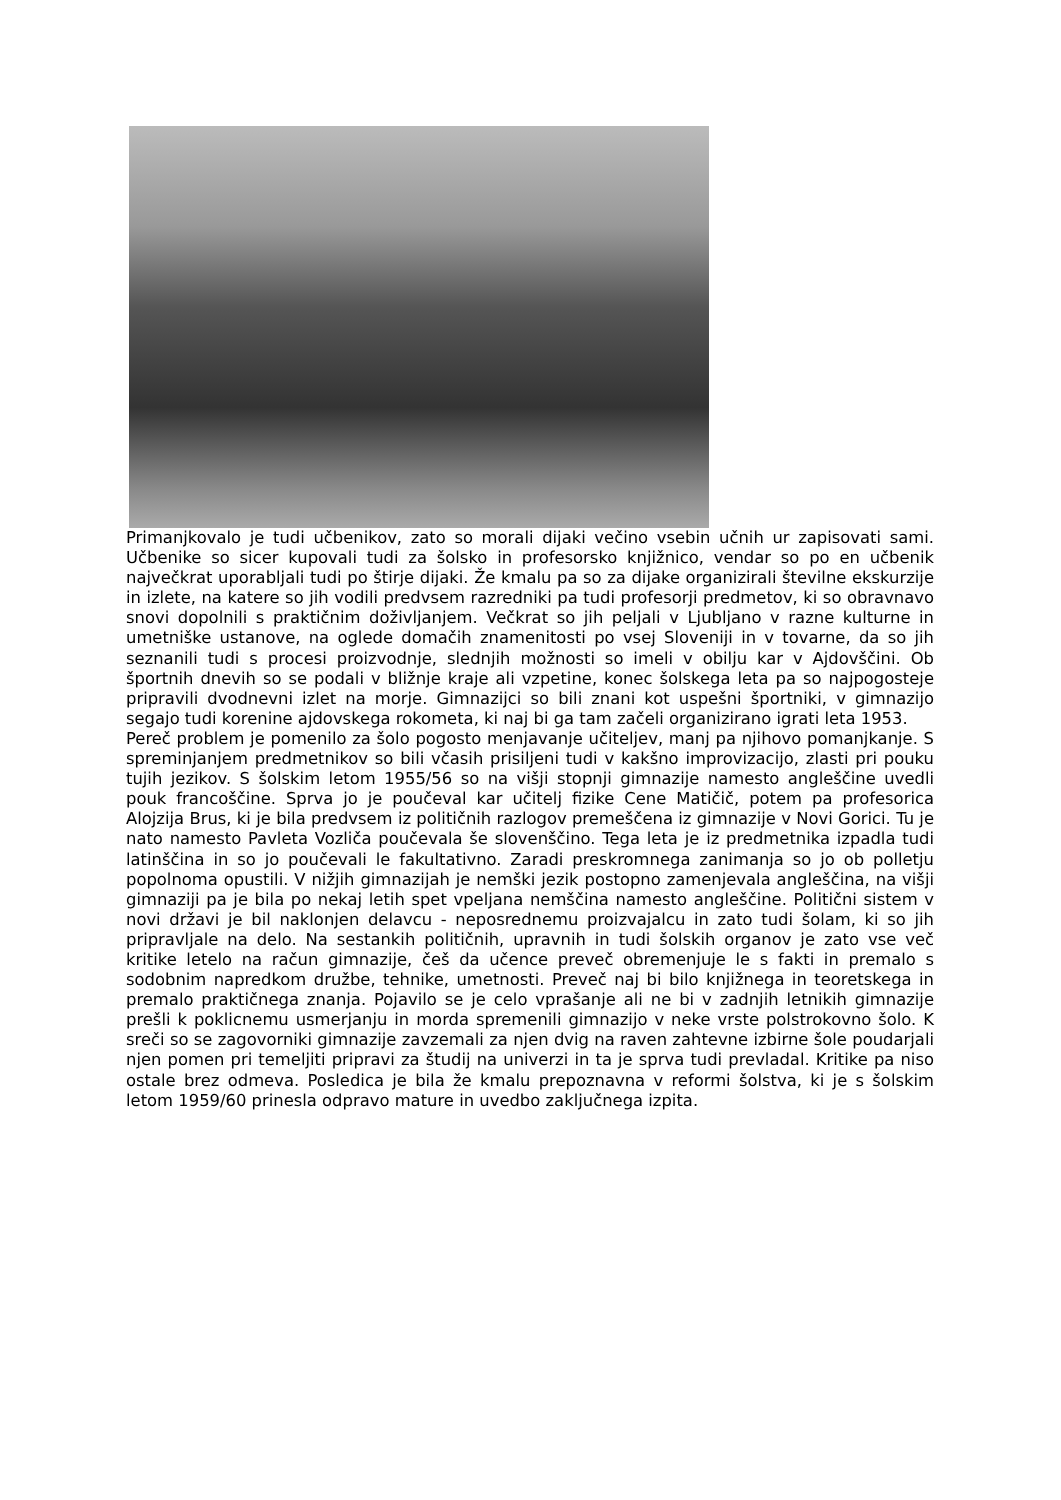Primanjkovalo je tudi učbenikov, zato so morali dijaki večino vsebin učnih ur zapisovati sami. Učbenike so sicer kupovali tudi za šolsko in profesorsko knjižnico, vendar so po en učbenik največkrat uporabljali tudi po štirje dijaki. Že kmalu pa so za dijake organizirali številne ekskurzije in izlete, na katere so jih vodili predvsem razredniki pa tudi profesorji predmetov, ki so obravnavo snovi dopolnili s praktičnim doživljanjem. Večkrat so jih peljali v Ljubljano v razne kulturne in umetniške ustanove, na oglede domačih znamenitosti po vsej Sloveniji in v tovarne, da so jih seznanili tudi s procesi proizvodnje, slednjih možnosti so imeli v obilju kar v Ajdovščini. Ob športnih dnevih so se podali v bližnje kraje ali vzpetine, konec šolskega leta pa so najpogosteje pripravili dvodnevni izlet na morje. Gimnazijci so bili znani kot uspešni športniki, v gimnazijo segajo tudi korenine ajdovskega rokometa, ki naj bi ga tam začeli organizirano igrati leta 1953.
Pereč problem je pomenilo za šolo pogosto menjavanje učiteljev, manj pa njihovo pomanjkanje. S spreminjanjem predmetnikov so bili včasih prisiljeni tudi v kakšno improvizacijo, zlasti pri pouku tujih jezikov. S šolskim letom 1955/56 so na višji stopnji gimnazije namesto angleščine uvedli pouk francoščine. Sprva jo je poučeval kar učitelj fizike Cene Matičič, potem pa profesorica Alojzija Brus, ki je bila predvsem iz političnih razlogov premeščena iz gimnazije v Novi Gorici. Tu je nato namesto Pavleta Vozliča poučevala še slovenščino. Tega leta je iz predmetnika izpadla tudi latinščina in so jo poučevali le fakultativno. Zaradi preskromnega zanimanja so jo ob polletju popolnoma opustili. V nižjih gimnazijah je nemški jezik postopno zamenjevala angleščina, na višji gimnaziji pa je bila po nekaj letih spet vpeljana nemščina namesto angleščine. Politični sistem v novi državi je bil naklonjen delavcu - neposrednemu proizvajalcu in zato tudi šolam, ki so jih pripravljale na delo. Na sestankih političnih, upravnih in tudi šolskih organov je zato vse več kritike letelo na račun gimnazije, češ da učence preveč obremenjuje le s fakti in premalo s sodobnim napredkom družbe, tehnike, umetnosti. Preveč naj bi bilo knjižnega in teoretskega in premalo praktičnega znanja. Pojavilo se je celo vprašanje ali ne bi v zadnjih letnikih gimnazije prešli k poklicnemu usmerjanju in morda spremenili gimnazijo v neke vrste polstrokovno šolo. K sreči so se zagovorniki gimnazije zavzemali za njen dvig na raven zahtevne izbirne šole poudarjali njen pomen pri temeljiti pripravi za študij na univerzi in ta je sprva tudi prevladal. Kritike pa niso ostale brez odmeva. Posledica je bila že kmalu prepoznavna v reformi šolstva, ki je s šolskim letom 1959/60 prinesla odpravo mature in uvedbo zaključnega izpita.